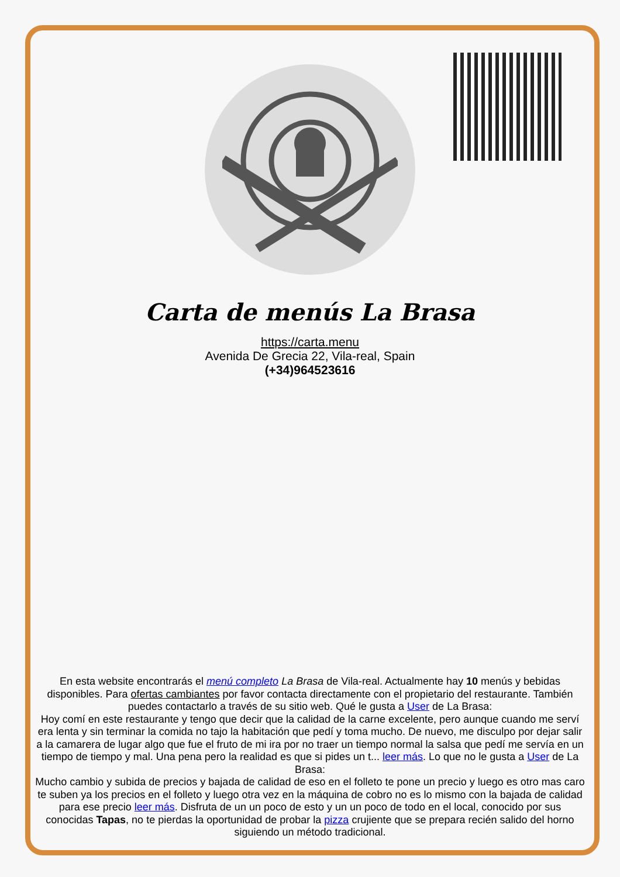Carta de menús La Brasa
https://carta.menu
Avenida De Grecia 22, Vila-real, Spain
(+34)964523616
En esta website encontrarás el menú completo La Brasa de Vila-real. Actualmente hay 10 menús y bebidas disponibles. Para ofertas cambiantes por favor contacta directamente con el propietario del restaurante. También puedes contactarlo a través de su sitio web. Qué le gusta a User de La Brasa:
Hoy comí en este restaurante y tengo que decir que la calidad de la carne excelente, pero aunque cuando me serví era lenta y sin terminar la comida no tajo la habitación que pedí y toma mucho. De nuevo, me disculpo por dejar salir a la camarera de lugar algo que fue el fruto de mi ira por no traer un tiempo normal la salsa que pedí me servía en un tiempo de tiempo y mal. Una pena pero la realidad es que si pides un t... leer más. Lo que no le gusta a User de La Brasa:
Mucho cambio y subida de precios y bajada de calidad de eso en el folleto te pone un precio y luego es otro mas caro te suben ya los precios en el folleto y luego otra vez en la máquina de cobro no es lo mismo con la bajada de calidad para ese precio leer más. Disfruta de un un poco de esto y un un poco de todo en el local, conocido por sus conocidas Tapas, no te pierdas la oportunidad de probar la pizza crujiente que se prepara recién salido del horno siguiendo un método tradicional.